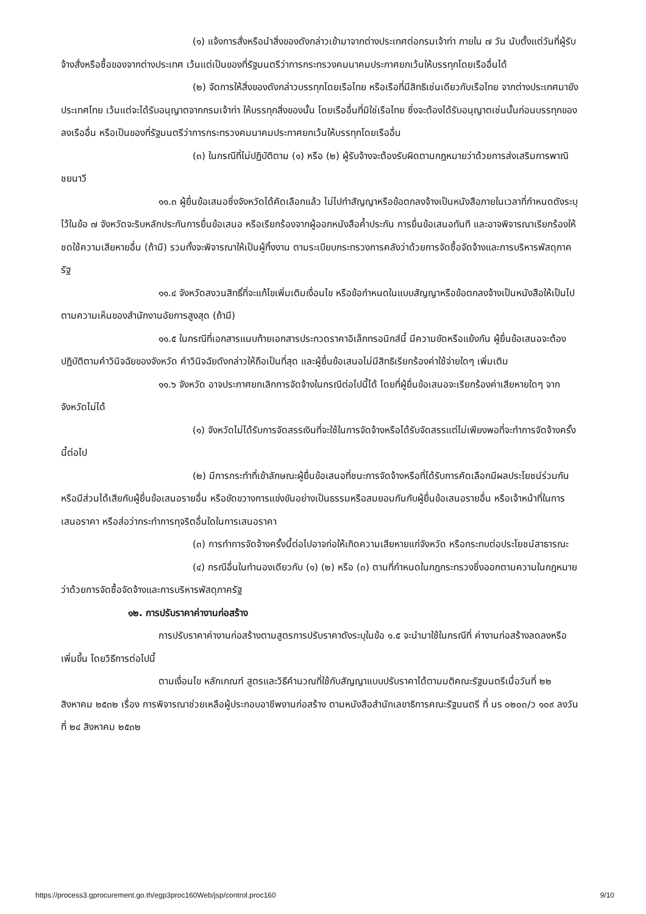(๑) แจ้งการสั่งหรือนำสิ่งของดังกล่าวเข้ามาจากต่างประเทศต่อกรมเจ้าท่า ภายใน ๗ วัน นับตั้งแต่วันที่ผู้รับจ้างสั่งหรือซื้อของจากต่างประเทศ เว้นแต่เป็นของที่รัฐมนตรีว่าการกระทรวงคมนาคมประกาศยกเว้นให้บรรทุกโดยเรืออื่นได้
(๒) จัดการให้สิ่งของดังกล่าวบรรทุกโดยเรือไทย หรือเรือที่มีสิทธิเช่นเดียวกับเรือไทย จากต่างประเทศมายังประเทศไทย เว้นแต่จะได้รับอนุญาตจากกรมเจ้าท่า ให้บรรทุกสิ่งของนั้น โดยเรืออื่นที่มิใช่เรือไทย ซึ่งจะต้องได้รับอนุญาตเช่นนั้นก่อนบรรทุกของลงเรืออื่น หรือเป็นของที่รัฐมนตรีว่าการกระทรวงคมนาคมประกาศยกเว้นให้บรรทุกโดยเรืออื่น
(๓) ในกรณีที่ไม่ปฏิบัติตาม (๑) หรือ (๒) ผู้รับจ้างจะต้องรับผิดตามกฎหมายว่าด้วยการส่งเสริมการพาณิชยนาวี
๑๑.๓ ผู้ยื่นข้อเสนอซึ่งจังหวัดได้คัดเลือกแล้ว ไม่ไปทำสัญญาหรือข้อตกลงจ้างเป็นหนังสือภายในเวลาที่กำหนดดังระบุไว้ในข้อ ๗ จังหวัดจะริบหลักประกันการยื่นข้อเสนอ หรือเรียกร้องจากผู้ออกหนังสือค้ำประกัน การยื่นข้อเสนอทันที และอาจพิจารณาเรียกร้องให้ชดใช้ความเสียหายอื่น (ถ้ามี) รวมทั้งจะพิจารณาให้เป็นผู้ทิ้งงาน ตามระเบียบกระทรวงการคลังว่าด้วยการจัดซื้อจัดจ้างและการบริหารพัสดุภาครัฐ
๑๑.๔ จังหวัดสงวนสิทธิ์ที่จะแก้ไขเพิ่มเติมเงื่อนไข หรือข้อกำหนดในแบบสัญญาหรือข้อตกลงจ้างเป็นหนังสือให้เป็นไปตามความเห็นของสำนักงานอัยการสูงสุด (ถ้ามี)
๑๑.๕ ในกรณีที่เอกสารแนบท้ายเอกสารประกวดราคาอิเล็กทรอนิกส์นี้ มีความขัดหรือแย้งกัน ผู้ยื่นข้อเสนอจะต้องปฏิบัติตามคำวินิจฉัยของจังหวัด คำวินิจฉัยดังกล่าวให้ถือเป็นที่สุด และผู้ยื่นข้อเสนอไม่มีสิทธิเรียกร้องค่าใช้จ่ายใดๆ เพิ่มเติม
๑๑.๖ จังหวัด อาจประกาศยกเลิกการจัดจ้างในกรณีต่อไปนี้ได้ โดยที่ผู้ยื่นข้อเสนอจะเรียกร้องค่าเสียหายใดๆ จากจังหวัดไม่ได้
(๑) จังหวัดไม่ได้รับการจัดสรรเงินที่จะใช้ในการจัดจ้างหรือได้รับจัดสรรแต่ไม่เพียงพอที่จะทำการจัดจ้างครั้งนี้ต่อไป
(๒) มีการกระทำที่เข้าลักษณะผู้ยื่นข้อเสนอที่ชนะการจัดจ้างหรือที่ได้รับการคัดเลือกมีผลประโยชน์ร่วมกัน หรือมีส่วนได้เสียกับผู้ยื่นข้อเสนอรายอื่น หรือขัดขวางการแข่งขันอย่างเป็นธรรมหรือสมยอมกันกับผู้ยื่นข้อเสนอรายอื่น หรือเจ้าหน้าที่ในการเสนอราคา หรือส่อว่ากระทำการทุจริตอื่นใดในการเสนอราคา
(๓) การทำการจัดจ้างครั้งนี้ต่อไปอาจก่อให้เกิดความเสียหายแก่จังหวัด หรือกระทบต่อประโยชน์สาธารณะ
(๔) กรณีอื่นในทำนองเดียวกับ (๑) (๒) หรือ (๓) ตามที่กำหนดในกฎกระทรวงซึ่งออกตามความในกฎหมายว่าด้วยการจัดซื้อจัดจ้างและการบริหารพัสดุภาครัฐ
๑๒. การปรับราคาค่างานก่อสร้าง
การปรับราคาค่างานก่อสร้างตามสูตรการปรับราคาดังระบุในข้อ ๑.๕ จะนำมาใช้ในกรณีที่ ค่างานก่อสร้างลดลงหรือเพิ่มขึ้น โดยวิธีการต่อไปนี้
ตามเงื่อนไข หลักเกณฑ์ สูตรและวิธีคำนวณที่ใช้กับสัญญาแบบปรับราคาได้ตามมติคณะรัฐมนตรีเมื่อวันที่ ๒๒ สิงหาคม ๒๕๓๒ เรื่อง การพิจารณาช่วยเหลือผู้ประกอบอาชีพงานก่อสร้าง ตามหนังสือสำนักเลขาธิการคณะรัฐมนตรี ที่ นร ๐๒๐๓/ว ๑๐๙ ลงวันที่ ๒๔ สิงหาคม ๒๕๓๒
https://process3.gprocurement.go.th/egp3proc160Web/jsp/control.proc160 9/10